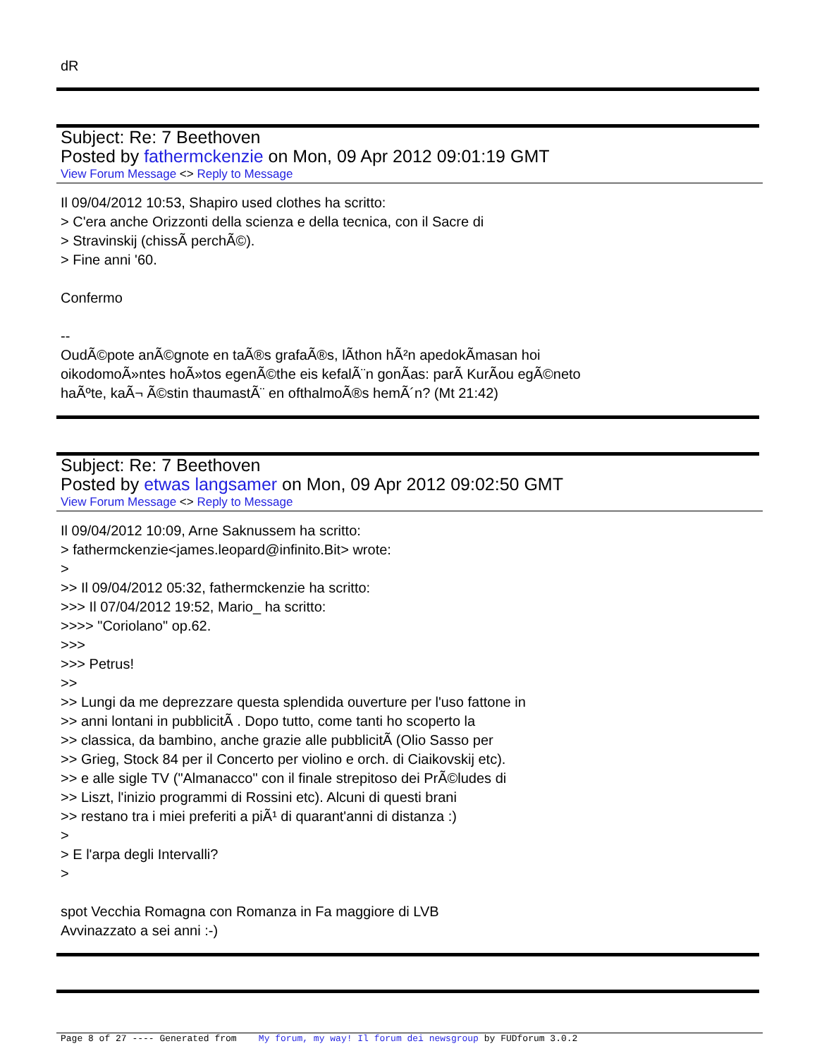dR
Subject: Re: 7 Beethoven
Posted by fathermckenzie on Mon, 09 Apr 2012 09:01:19 GMT
View Forum Message <> Reply to Message
Il 09/04/2012 10:53, Shapiro used clothes ha scritto:
> C'era anche Orizzonti della scienza e della tecnica, con il Sacre di
> Stravinskij (chissÃ perchÃ©).
> Fine anni '60.
Confermo
--
OudÃ©pote anÃ©gnote en taÃ®s grafaÃ®s, lÃ­thon hÃ²n apedokÃ­masan hoi
oikodomoÃ»ntes hoÃ»tos egenÃ©the eis kefalÃ¨n gonÃ­as: parÃ KurÃ­ou egÃ©neto
haÃºte, kaÃ¬ Ã©stin thaumastÃ¨ en ofthalmoÃ®s hemÃ´n? (Mt 21:42)
Subject: Re: 7 Beethoven
Posted by etwas langsamer on Mon, 09 Apr 2012 09:02:50 GMT
View Forum Message <> Reply to Message
Il 09/04/2012 10:09, Arne Saknussem ha scritto:
> fathermckenzie<james.leopard@infinito.Bit> wrote:
>
>> Il 09/04/2012 05:32, fathermckenzie ha scritto:
>>> Il 07/04/2012 19:52, Mario_ ha scritto:
>>>> "Coriolano" op.62.
>>>
>>> Petrus!
>>
>> Lungi da me deprezzare questa splendida ouverture per l'uso fattone in
>> anni lontani in pubblicitÃ . Dopo tutto, come tanti ho scoperto la
>> classica, da bambino, anche grazie alle pubblicitÃ (Olio Sasso per
>> Grieg, Stock 84 per il Concerto per violino e orch. di Ciaikovskij etc).
>> e alle sigle TV ("Almanacco" con il finale strepitoso dei PrÃ©ludes di
>> Liszt, l'inizio programmi di Rossini etc). Alcuni di questi brani
>> restano tra i miei preferiti a piÃ¹ di quarant'anni di distanza :)
>
> E l'arpa degli Intervalli?
>
spot Vecchia Romagna con Romanza in Fa maggiore di LVB
Avvinazzato a sei anni :-)
Page 8 of 27 ---- Generated from My forum, my way! Il forum dei newsgroup by FUDforum 3.0.2